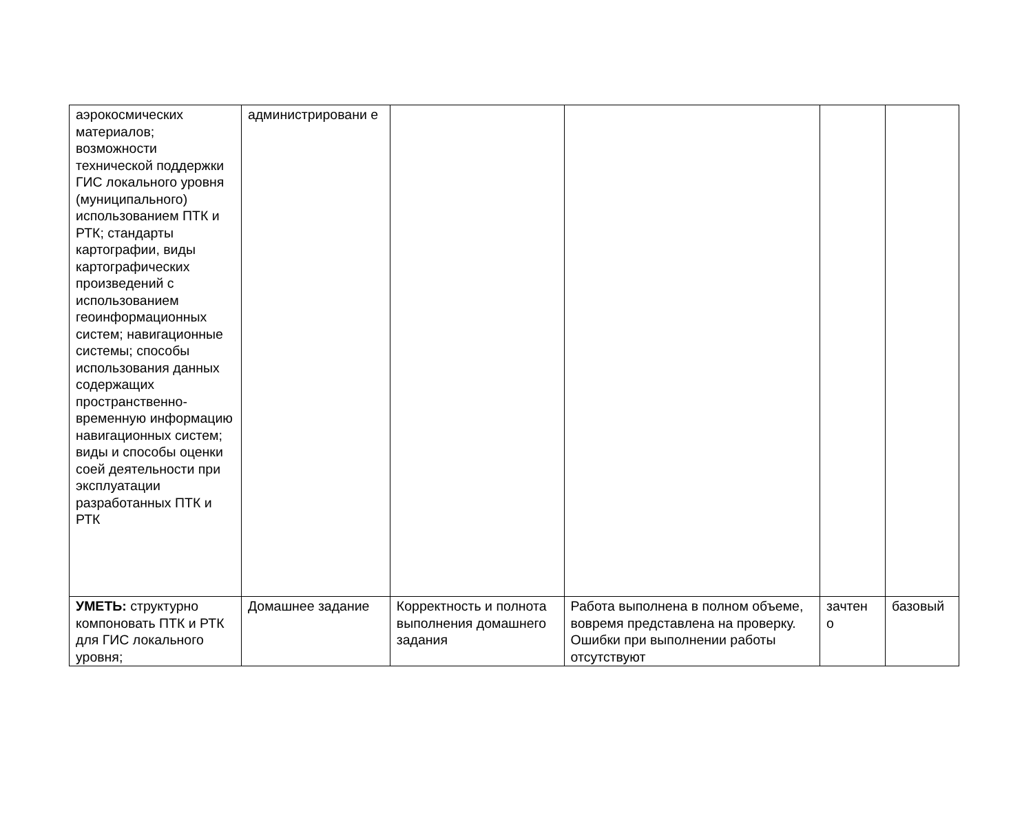| аэрокосмических материалов; возможности технической поддержки ГИС локального уровня (муниципального) использованием ПТК и РТК; стандарты картографии, виды картографических произведений с использованием геоинформационных систем; навигационные системы; способы использования данных содержащих пространственно-временную информацию навигационных систем; виды и способы оценки соей деятельности при эксплуатации разработанных ПТК и РТК | администрировани е | | | | |
| УМЕТЬ: структурно компоновать ПТК и РТК для ГИС локального уровня; | Домашнее задание | Корректность и полнота выполнения домашнего задания | Работа выполнена в полном объеме, вовремя представлена на проверку. Ошибки при выполнении работы отсутствуют | зачтен о | базовый |